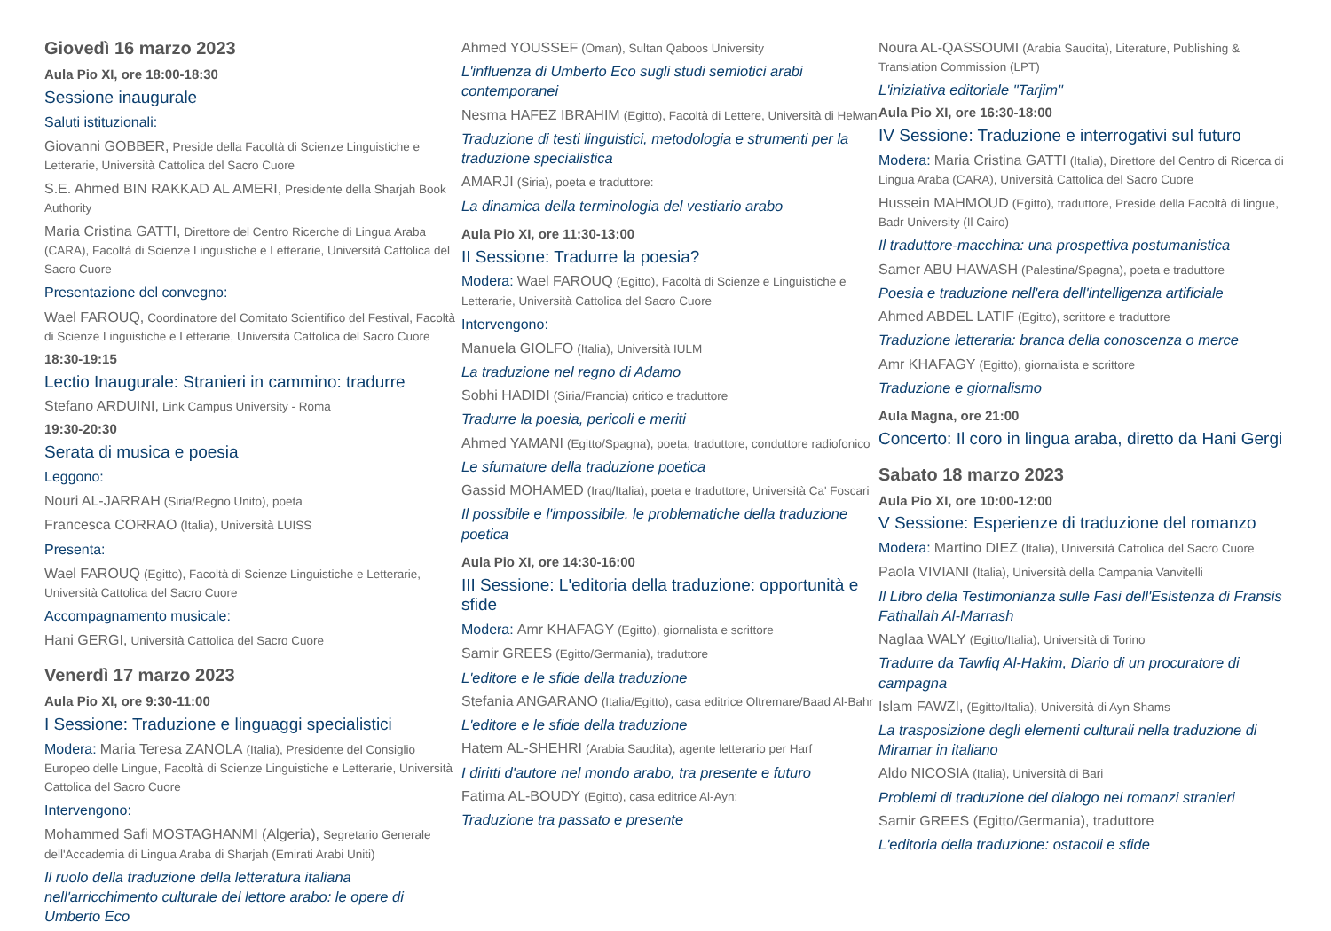Giovedì 16 marzo 2023
Aula Pio XI, ore 18:00-18:30
Sessione inaugurale
Saluti istituzionali:
Giovanni GOBBER, Preside della Facoltà di Scienze Linguistiche e Letterarie, Università Cattolica del Sacro Cuore
S.E. Ahmed BIN RAKKAD AL AMERI, Presidente della Sharjah Book Authority
Maria Cristina GATTI, Direttore del Centro Ricerche di Lingua Araba (CARA), Facoltà di Scienze Linguistiche e Letterarie, Università Cattolica del Sacro Cuore
Presentazione del convegno:
Wael FAROUQ, Coordinatore del Comitato Scientifico del Festival, Facoltà di Scienze Linguistiche e Letterarie, Università Cattolica del Sacro Cuore
18:30-19:15
Lectio Inaugurale: Stranieri in cammino: tradurre
Stefano ARDUINI, Link Campus University - Roma
19:30-20:30
Serata di musica e poesia
Leggono:
Nouri AL-JARRAH (Siria/Regno Unito), poeta
Francesca CORRAO (Italia), Università LUISS
Presenta:
Wael FAROUQ (Egitto), Facoltà di Scienze Linguistiche e Letterarie, Università Cattolica del Sacro Cuore
Accompagnamento musicale:
Hani GERGI, Università Cattolica del Sacro Cuore
Venerdì 17 marzo 2023
Aula Pio XI, ore 9:30-11:00
I Sessione: Traduzione e linguaggi specialistici
Modera: Maria Teresa ZANOLA (Italia), Presidente del Consiglio Europeo delle Lingue, Facoltà di Scienze Linguistiche e Letterarie, Università Cattolica del Sacro Cuore
Intervengono:
Mohammed Safi MOSTAGHANMI (Algeria), Segretario Generale dell'Accademia di Lingua Araba di Sharjah (Emirati Arabi Uniti)
Il ruolo della traduzione della letteratura italiana nell'arricchimento culturale del lettore arabo: le opere di Umberto Eco
Ahmed YOUSSEF (Oman), Sultan Qaboos University
L'influenza di Umberto Eco sugli studi semiotici arabi contemporanei
Nesma HAFEZ IBRAHIM (Egitto), Facoltà di Lettere, Università di Helwan
Traduzione di testi linguistici, metodologia e strumenti per la traduzione specialistica
AMARJI (Siria), poeta e traduttore:
La dinamica della terminologia del vestiario arabo
Aula Pio XI, ore 11:30-13:00
II Sessione: Tradurre la poesia?
Modera: Wael FAROUQ (Egitto), Facoltà di Scienze e Linguistiche e Letterarie, Università Cattolica del Sacro Cuore
Intervengono:
Manuela GIOLFO (Italia), Università IULM
La traduzione nel regno di Adamo
Sobhi HADIDI (Siria/Francia) critico e traduttore
Tradurre la poesia, pericoli e meriti
Ahmed YAMANI (Egitto/Spagna), poeta, traduttore, conduttore radiofonico
Le sfumature della traduzione poetica
Gassid MOHAMED (Iraq/Italia), poeta e traduttore, Università Ca' Foscari
Il possibile e l'impossibile, le problematiche della traduzione poetica
Aula Pio XI, ore 14:30-16:00
III Sessione: L'editoria della traduzione: opportunità e sfide
Modera: Amr KHAFAGY (Egitto), giornalista e scrittore
Samir GREES (Egitto/Germania), traduttore
L'editore e le sfide della traduzione
Stefania ANGARANO (Italia/Egitto), casa editrice Oltremare/Baad Al-Bahr
L'editore e le sfide della traduzione
Hatem AL-SHEHRI (Arabia Saudita), agente letterario per Harf
I diritti d'autore nel mondo arabo, tra presente e futuro
Fatima AL-BOUDY (Egitto), casa editrice Al-Ayn:
Traduzione tra passato e presente
Noura AL-QASSOUMI (Arabia Saudita), Literature, Publishing & Translation Commission (LPT)
L'iniziativa editoriale "Tarjim"
Aula Pio XI, ore 16:30-18:00
IV Sessione: Traduzione e interrogativi sul futuro
Modera: Maria Cristina GATTI (Italia), Direttore del Centro di Ricerca di Lingua Araba (CARA), Università Cattolica del Sacro Cuore
Hussein MAHMOUD (Egitto), traduttore, Preside della Facoltà di lingue, Badr University (Il Cairo)
Il traduttore-macchina: una prospettiva postumanistica
Samer ABU HAWASH (Palestina/Spagna), poeta e traduttore
Poesia e traduzione nell'era dell'intelligenza artificiale
Ahmed ABDEL LATIF (Egitto), scrittore e traduttore
Traduzione letteraria: branca della conoscenza o merce
Amr KHAFAGY (Egitto), giornalista e scrittore
Traduzione e giornalismo
Aula Magna, ore 21:00
Concerto: Il coro in lingua araba, diretto da Hani Gergi
Sabato 18 marzo 2023
Aula Pio XI, ore 10:00-12:00
V Sessione: Esperienze di traduzione del romanzo
Modera: Martino DIEZ (Italia), Università Cattolica del Sacro Cuore
Paola VIVIANI (Italia), Università della Campania Vanvitelli
Il Libro della Testimonianza sulle Fasi dell'Esistenza di Fransis Fathallah Al-Marrash
Naglaa WALY (Egitto/Italia), Università di Torino
Tradurre da Tawfiq Al-Hakim, Diario di un procuratore di campagna
Islam FAWZI, (Egitto/Italia), Università di Ayn Shams
La trasposizione degli elementi culturali nella traduzione di Miramar in italiano
Aldo NICOSIA (Italia), Università di Bari
Problemi di traduzione del dialogo nei romanzi stranieri
Samir GREES (Egitto/Germania), traduttore
L'editoria della traduzione: ostacoli e sfide